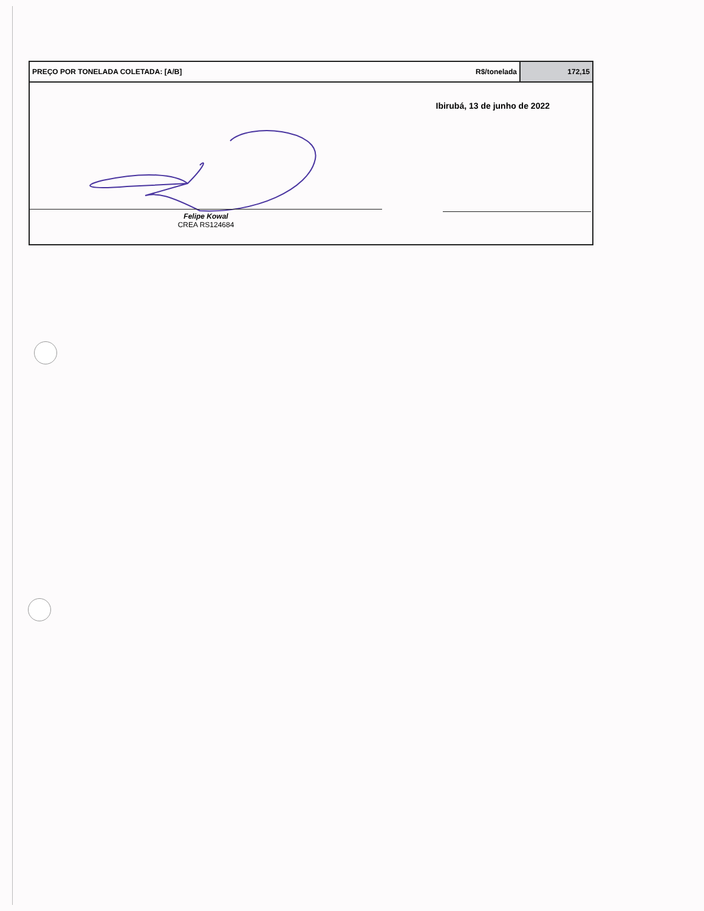| PREÇO POR TONELADA COLETADA: [A/B] | R$/tonelada | 172,15 |
Ibirubá, 13 de junho de 2022
Felipe Kowal
CREA RS124684